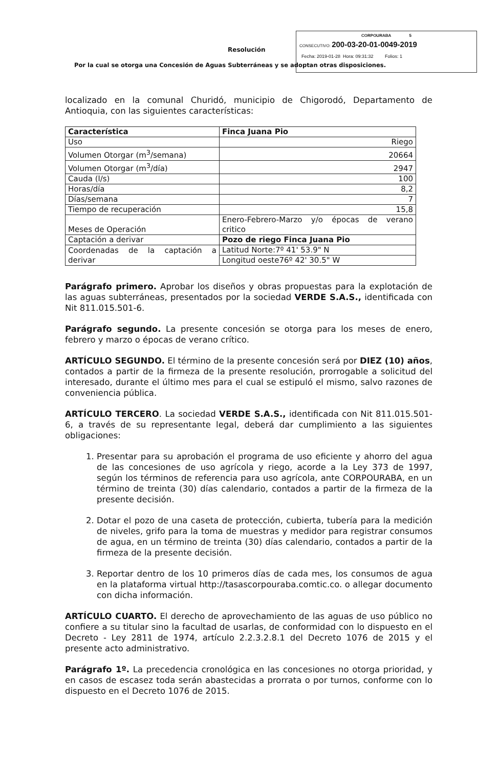Resolución
Por la cual se otorga una Concesión de Aguas Subterráneas y se adoptan otras disposiciones.
CORPOURABA 5
CONSECUTIVO: 200-03-20-01-0049-2019
Fecha: 2019-01-28 Hora: 09:31:32 Folios: 1
localizado en la comunal Churidó, municipio de Chigorodó, Departamento de Antioquia, con las siguientes características:
| Característica | Finca Juana Pio |
| Uso | Riego |
| Volumen Otorgar (m<sup>3</sup>/semana) | 20664 |
| Volumen Otorgar (m<sup>3</sup>/día) | 2947 |
| Cauda (l/s) | 100 |
| Horas/día | 8,2 |
| Días/semana | 7 |
| Tiempo de recuperación | 15,8 |
| Meses de Operación | Enero-Febrero-Marzo y/o épocas de verano critico |
| Captación a derivar | Pozo de riego Finca Juana Pio |
| Coordenadas de la captación a derivar | Latitud Norte:7º 41' 53.9" N |
| | Longitud oeste76º 42' 30.5" W |
Parágrafo primero. Aprobar los diseños y obras propuestas para la explotación de las aguas subterráneas, presentados por la sociedad VERDE S.A.S., identificada con Nit 811.015.501-6.
Parágrafo segundo. La presente concesión se otorga para los meses de enero, febrero y marzo o épocas de verano crítico.
ARTÍCULO SEGUNDO. El término de la presente concesión será por DIEZ (10) años, contados a partir de la firmeza de la presente resolución, prorrogable a solicitud del interesado, durante el último mes para el cual se estipuló el mismo, salvo razones de conveniencia pública.
ARTÍCULO TERCERO. La sociedad VERDE S.A.S., identificada con Nit 811.015.501-6, a través de su representante legal, deberá dar cumplimiento a las siguientes obligaciones:
1. Presentar para su aprobación el programa de uso eficiente y ahorro del agua de las concesiones de uso agrícola y riego, acorde a la Ley 373 de 1997, según los términos de referencia para uso agrícola, ante CORPOURABA, en un término de treinta (30) días calendario, contados a partir de la firmeza de la presente decisión.
2. Dotar el pozo de una caseta de protección, cubierta, tubería para la medición de niveles, grifo para la toma de muestras y medidor para registrar consumos de agua, en un término de treinta (30) días calendario, contados a partir de la firmeza de la presente decisión.
3. Reportar dentro de los 10 primeros días de cada mes, los consumos de agua en la plataforma virtual http://tasascorpouraba.comtic.co. o allegar documento con dicha información.
ARTÍCULO CUARTO. El derecho de aprovechamiento de las aguas de uso público no confiere a su titular sino la facultad de usarlas, de conformidad con lo dispuesto en el Decreto - Ley 2811 de 1974, artículo 2.2.3.2.8.1 del Decreto 1076 de 2015 y el presente acto administrativo.
Parágrafo 1º. La precedencia cronológica en las concesiones no otorga prioridad, y en casos de escasez toda serán abastecidas a prorrata o por turnos, conforme con lo dispuesto en el Decreto 1076 de 2015.